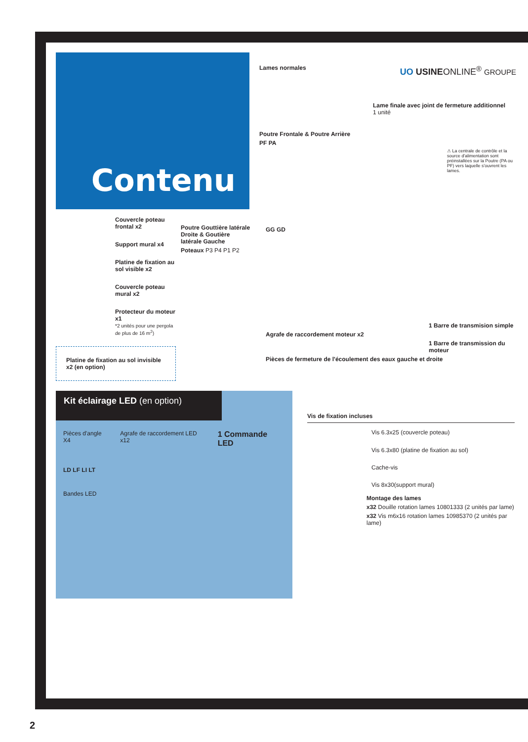Contenu
Lames normales UO USINEONLINE<sup>®</sup> GROUPE
Lame finale avec joint de fermeture additionnel
1 unité
Poutre Frontale & Poutre Arrière
PF PA
⚠ La centrale de contrôle et la source d'alimentation sont préinstallées sur la Poutre (PA ou PF) vers laquelle s'ouvrent les lames.
Couvercle poteau frontal x2
Support mural x4
Platine de fixation au sol visible x2
Couvercle poteau mural x2
Protecteur du moteur x1
*2 unités pour une pergola de plus de 16 m<sup>2</sup>)
Platine de fixation au sol invisible x2 (en option)
Poutre Gouttière latérale Droite & Goutière latérale Gauche
Poteaux P3 P4 P1 P2
GG GD
1 Barre de transmision simple
Agrafe de raccordement moteur x2
1 Barre de transmission du moteur
Pièces de fermeture de l'écoulement des eaux gauche et droite
Kit éclairage LED (en option)
Pièces d'angle X4 Agrafe de raccordement LED x12
1 Commande LED
LD LF LI LT
Bandes LED
Vis de fixation incluses
Vis 6.3x25 (couvercle poteau)
Vis 6.3x80 (platine de fixation au sol)
Cache-vis
Vis 8x30(support mural)
Montage des lames
x32 Douille rotation lames 10801333 (2 unités par lame)
x32 Vis m6x16 rotation lames 10985370 (2 unités par lame)
2